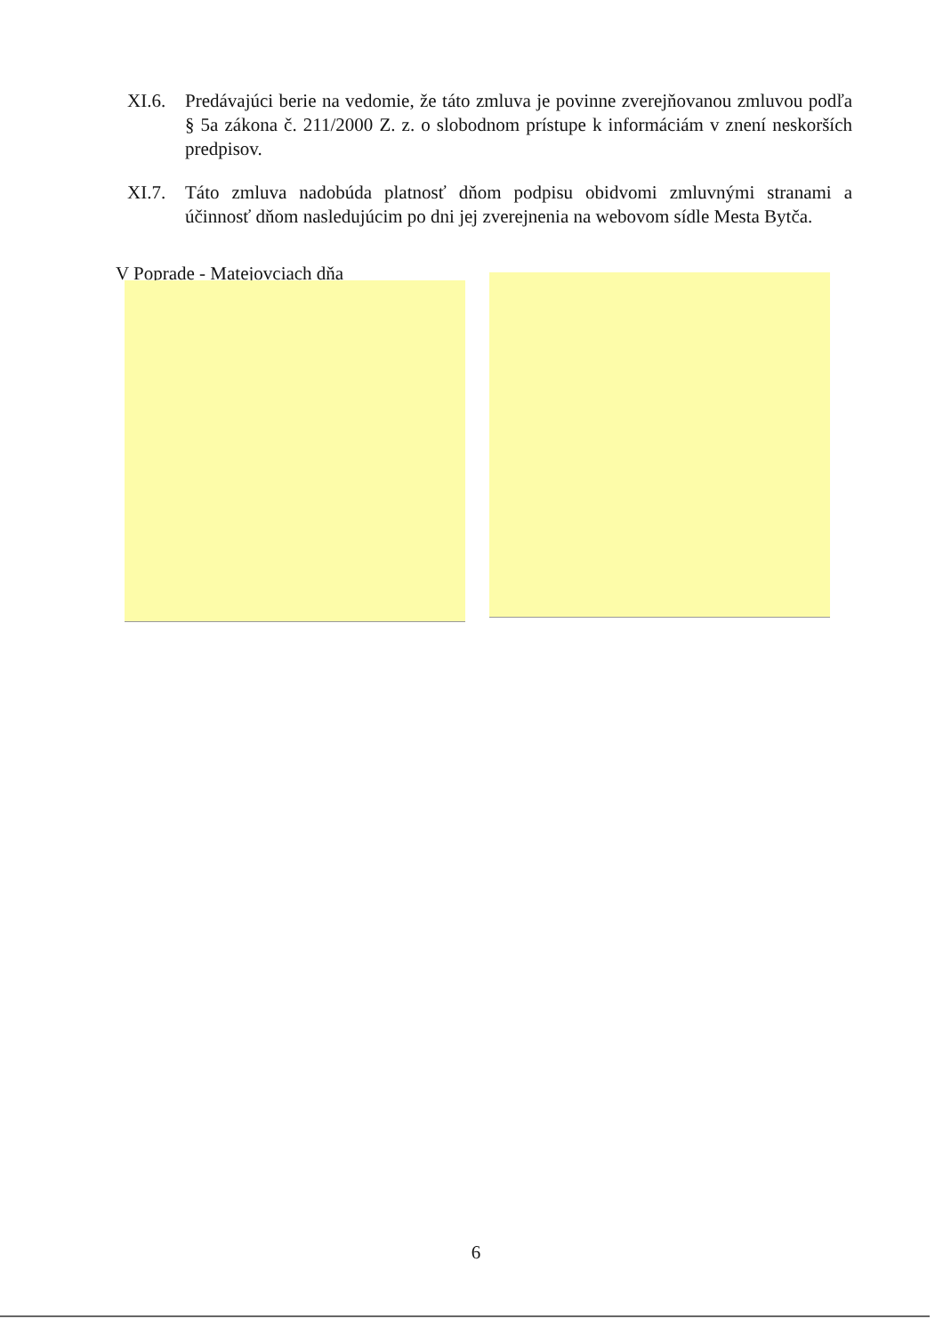XI.6. Predávajúci berie na vedomie, že táto zmluva je povinne zverejňovanou zmluvou podľa § 5a zákona č. 211/2000 Z. z. o slobodnom prístupe k informáciám v znení neskorších predpisov.
XI.7. Táto zmluva nadobúda platnosť dňom podpisu obidvomi zmluvnými stranami a účinnosť dňom nasledujúcim po dni jej zverejnenia na webovom sídle Mesta Bytča.
V Poprade - Matejovciach dňa
6